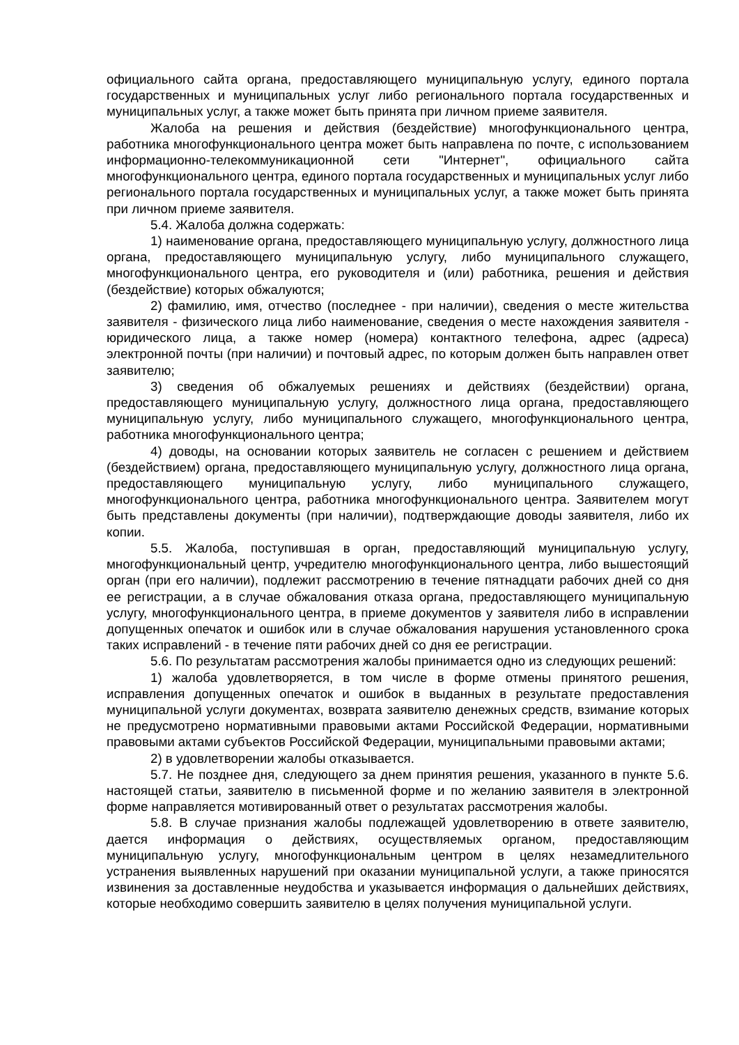официального сайта органа, предоставляющего муниципальную услугу, единого портала государственных и муниципальных услуг либо регионального портала государственных и муниципальных услуг, а также может быть принята при личном приеме заявителя.
Жалоба на решения и действия (бездействие) многофункционального центра, работника многофункционального центра может быть направлена по почте, с использованием информационно-телекоммуникационной сети "Интернет", официального сайта многофункционального центра, единого портала государственных и муниципальных услуг либо регионального портала государственных и муниципальных услуг, а также может быть принята при личном приеме заявителя.
5.4. Жалоба должна содержать:
1) наименование органа, предоставляющего муниципальную услугу, должностного лица органа, предоставляющего муниципальную услугу, либо муниципального служащего, многофункционального центра, его руководителя и (или) работника, решения и действия (бездействие) которых обжалуются;
2) фамилию, имя, отчество (последнее - при наличии), сведения о месте жительства заявителя - физического лица либо наименование, сведения о месте нахождения заявителя - юридического лица, а также номер (номера) контактного телефона, адрес (адреса) электронной почты (при наличии) и почтовый адрес, по которым должен быть направлен ответ заявителю;
3) сведения об обжалуемых решениях и действиях (бездействии) органа, предоставляющего муниципальную услугу, должностного лица органа, предоставляющего муниципальную услугу, либо муниципального служащего, многофункционального центра, работника многофункционального центра;
4) доводы, на основании которых заявитель не согласен с решением и действием (бездействием) органа, предоставляющего муниципальную услугу, должностного лица органа, предоставляющего муниципальную услугу, либо муниципального служащего, многофункционального центра, работника многофункционального центра. Заявителем могут быть представлены документы (при наличии), подтверждающие доводы заявителя, либо их копии.
5.5. Жалоба, поступившая в орган, предоставляющий муниципальную услугу, многофункциональный центр, учредителю многофункционального центра, либо вышестоящий орган (при его наличии), подлежит рассмотрению в течение пятнадцати рабочих дней со дня ее регистрации, а в случае обжалования отказа органа, предоставляющего муниципальную услугу, многофункционального центра, в приеме документов у заявителя либо в исправлении допущенных опечаток и ошибок или в случае обжалования нарушения установленного срока таких исправлений - в течение пяти рабочих дней со дня ее регистрации.
5.6. По результатам рассмотрения жалобы принимается одно из следующих решений:
1) жалоба удовлетворяется, в том числе в форме отмены принятого решения, исправления допущенных опечаток и ошибок в выданных в результате предоставления муниципальной услуги документах, возврата заявителю денежных средств, взимание которых не предусмотрено нормативными правовыми актами Российской Федерации, нормативными правовыми актами субъектов Российской Федерации, муниципальными правовыми актами;
2) в удовлетворении жалобы отказывается.
5.7. Не позднее дня, следующего за днем принятия решения, указанного в пункте 5.6. настоящей статьи, заявителю в письменной форме и по желанию заявителя в электронной форме направляется мотивированный ответ о результатах рассмотрения жалобы.
5.8. В случае признания жалобы подлежащей удовлетворению в ответе заявителю, дается информация о действиях, осуществляемых органом, предоставляющим муниципальную услугу, многофункциональным центром в целях незамедлительного устранения выявленных нарушений при оказании муниципальной услуги, а также приносятся извинения за доставленные неудобства и указывается информация о дальнейших действиях, которые необходимо совершить заявителю в целях получения муниципальной услуги.